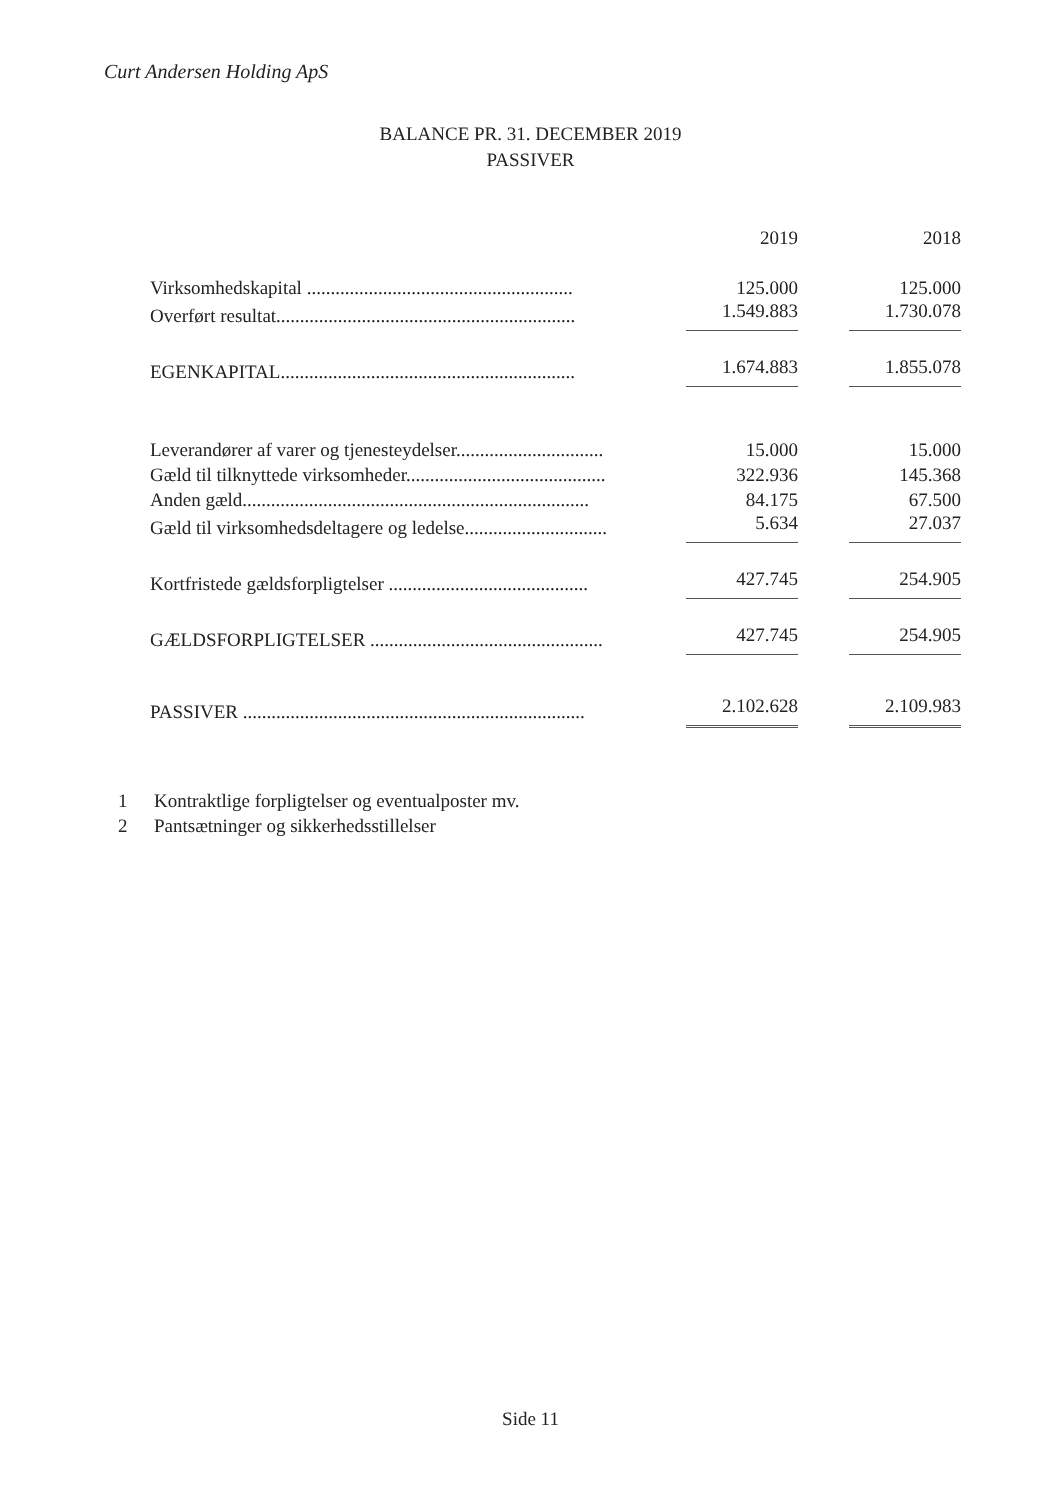Curt Andersen Holding ApS
BALANCE PR. 31. DECEMBER 2019
PASSIVER
| | 2019 | 2018 |
| --- | --- | --- |
| Virksomhedskapital ........................................................ | 125.000 | 125.000 |
| Overført resultat............................................................... | 1.549.883 | 1.730.078 |
| EGENKAPITAL.............................................................. | 1.674.883 | 1.855.078 |
| Leverandører af varer og tjenesteydelser............................... | 15.000 | 15.000 |
| Gæld til tilknyttede virksomheder.......................................... | 322.936 | 145.368 |
| Anden gæld......................................................................... | 84.175 | 67.500 |
| Gæld til virksomhedsdeltagere og ledelse.............................. | 5.634 | 27.037 |
| Kortfristede gældsforpligtelser .......................................... | 427.745 | 254.905 |
| GÆLDSFORPLIGTELSER ................................................. | 427.745 | 254.905 |
| PASSIVER ........................................................................ | 2.102.628 | 2.109.983 |
1 Kontraktlige forpligtelser og eventualposter mv.
2 Pantsætninger og sikkerhedsstillelser
Side 11